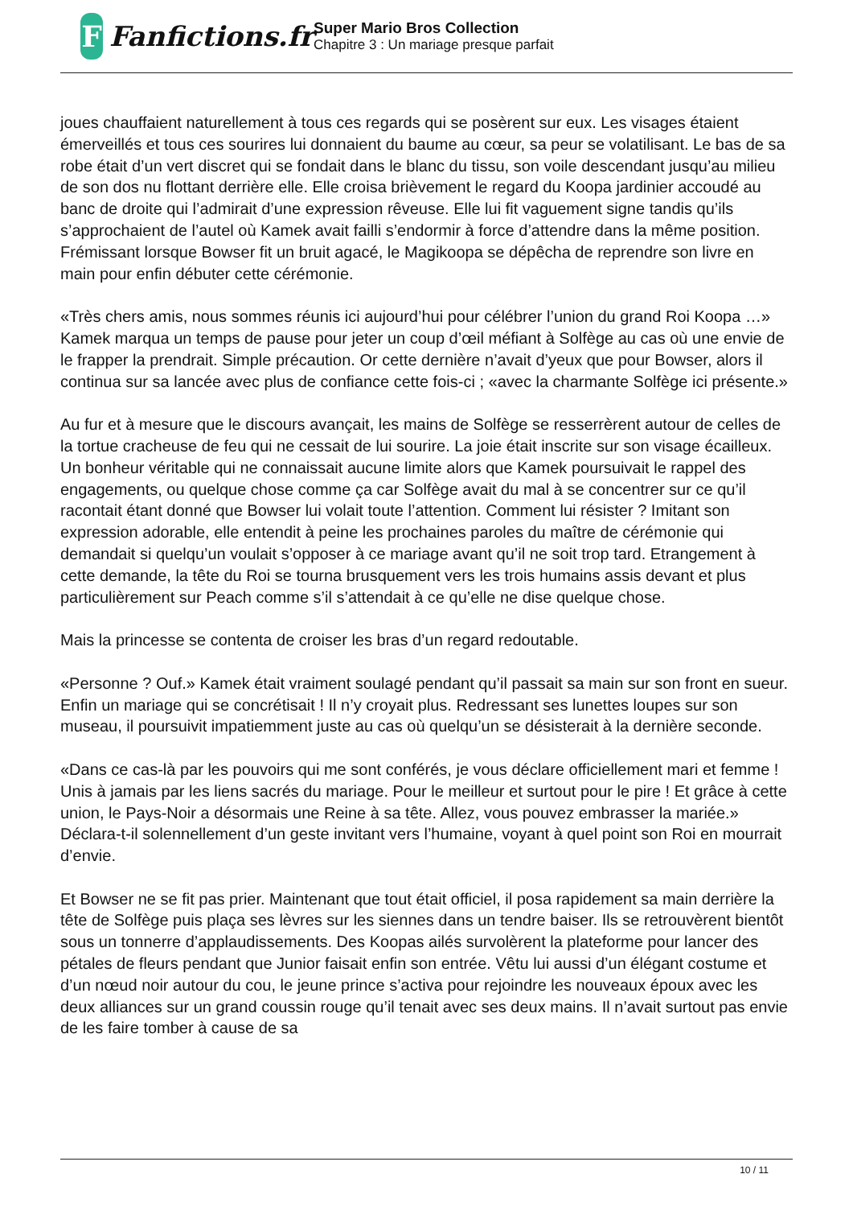F
Fanfictions.fr
Super Mario Bros Collection
Chapitre 3 : Un mariage presque parfait
joues chauffaient naturellement à tous ces regards qui se posèrent sur eux. Les visages étaient émerveillés et tous ces sourires lui donnaient du baume au cœur, sa peur se volatilisant. Le bas de sa robe était d’un vert discret qui se fondait dans le blanc du tissu, son voile descendant jusqu’au milieu de son dos nu flottant derrière elle. Elle croisa brièvement le regard du Koopa jardinier accoudé au banc de droite qui l’admirait d’une expression rêveuse. Elle lui fit vaguement signe tandis qu’ils s’approchaient de l’autel où Kamek avait failli s’endormir à force d’attendre dans la même position. Frémissant lorsque Bowser fit un bruit agacé, le Magikoopa se dépêcha de reprendre son livre en main pour enfin débuter cette cérémonie.
«Très chers amis, nous sommes réunis ici aujourd’hui pour célébrer l’union du grand Roi Koopa …» Kamek marqua un temps de pause pour jeter un coup d’œil méfiant à Solfège au cas où une envie de le frapper la prendrait. Simple précaution. Or cette dernière n’avait d’yeux que pour Bowser, alors il continua sur sa lancée avec plus de confiance cette fois-ci ; «avec la charmante Solfège ici présente.»
Au fur et à mesure que le discours avançait, les mains de Solfège se resserrèrent autour de celles de la tortue cracheuse de feu qui ne cessait de lui sourire. La joie était inscrite sur son visage écailleux. Un bonheur véritable qui ne connaissait aucune limite alors que Kamek poursuivait le rappel des engagements, ou quelque chose comme ça car Solfège avait du mal à se concentrer sur ce qu’il racontait étant donné que Bowser lui volait toute l’attention. Comment lui résister ? Imitant son expression adorable, elle entendit à peine les prochaines paroles du maître de cérémonie qui demandait si quelqu’un voulait s’opposer à ce mariage avant qu’il ne soit trop tard. Etrangement à cette demande, la tête du Roi se tourna brusquement vers les trois humains assis devant et plus particulièrement sur Peach comme s’il s’attendait à ce qu’elle ne dise quelque chose.
Mais la princesse se contenta de croiser les bras d’un regard redoutable.
«Personne ? Ouf.» Kamek était vraiment soulagé pendant qu’il passait sa main sur son front en sueur. Enfin un mariage qui se concrétisait ! Il n’y croyait plus. Redressant ses lunettes loupes sur son museau, il poursuivit impatiemment juste au cas où quelqu’un se désisterait à la dernière seconde.
«Dans ce cas-là par les pouvoirs qui me sont conférés, je vous déclare officiellement mari et femme ! Unis à jamais par les liens sacrés du mariage. Pour le meilleur et surtout pour le pire ! Et grâce à cette union, le Pays-Noir a désormais une Reine à sa tête. Allez, vous pouvez embrasser la mariée.» Déclara-t-il solennellement d’un geste invitant vers l’humaine, voyant à quel point son Roi en mourrait d’envie.
Et Bowser ne se fit pas prier. Maintenant que tout était officiel, il posa rapidement sa main derrière la tête de Solfège puis plaça ses lèvres sur les siennes dans un tendre baiser. Ils se retrouvèrent bientôt sous un tonnerre d’applaudissements. Des Koopas ailés survolèrent la plateforme pour lancer des pétales de fleurs pendant que Junior faisait enfin son entrée. Vêtu lui aussi d’un élégant costume et d’un nœud noir autour du cou, le jeune prince s’activa pour rejoindre les nouveaux époux avec les deux alliances sur un grand coussin rouge qu’il tenait avec ses deux mains. Il n’avait surtout pas envie de les faire tomber à cause de sa
10 / 11